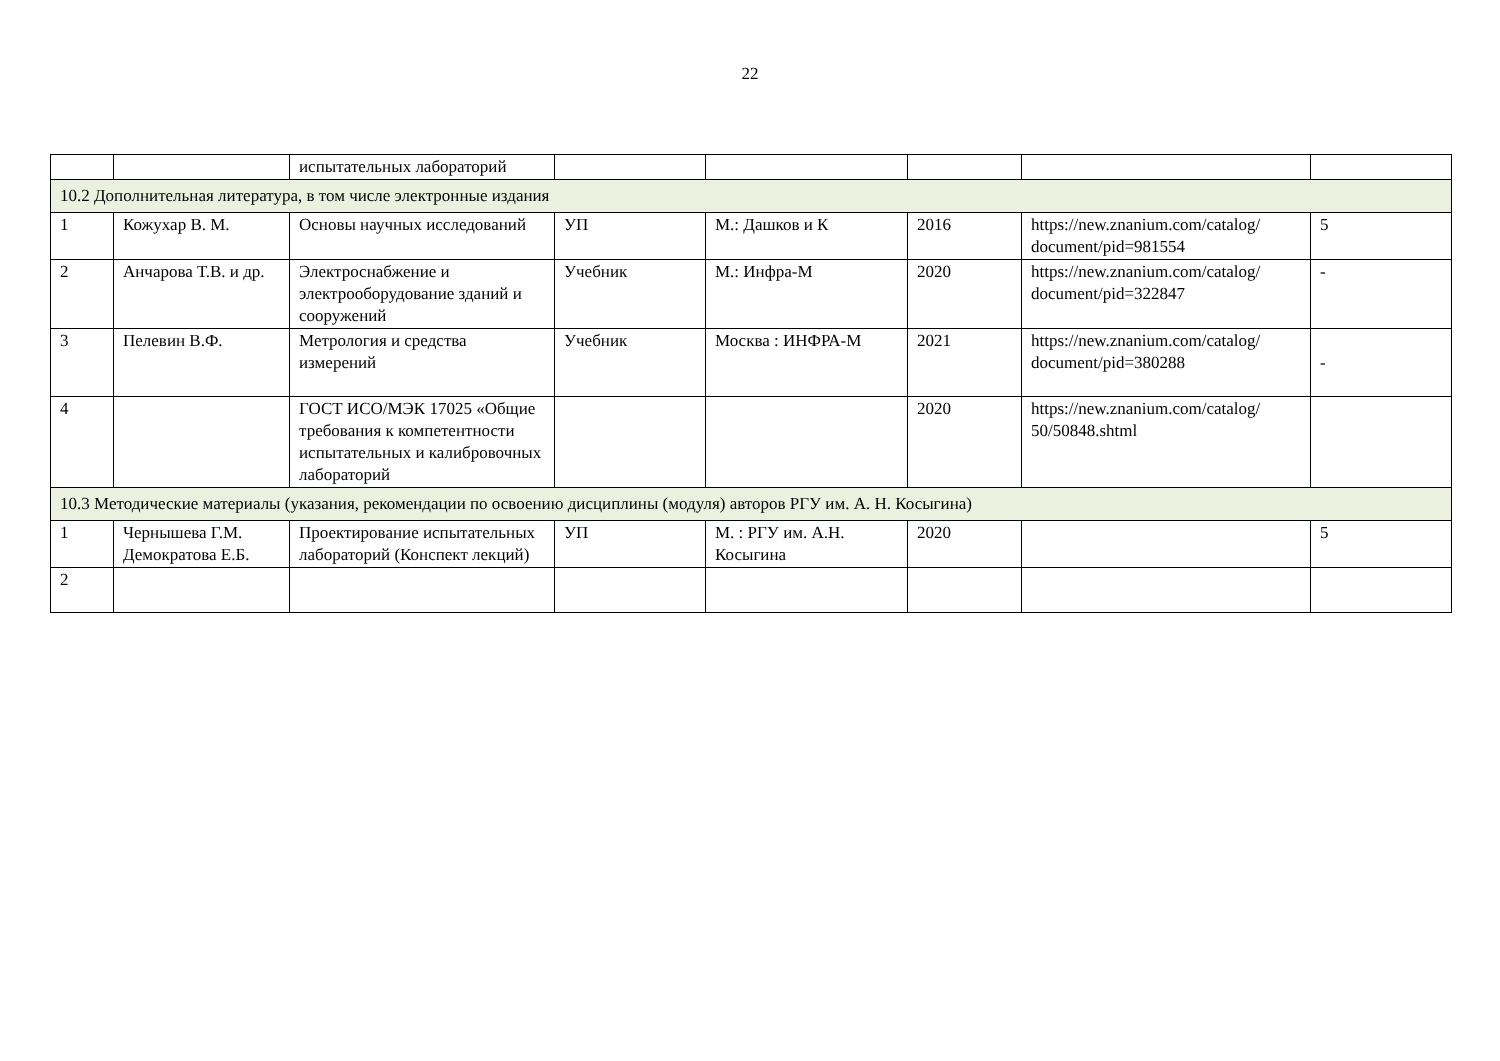22
| | | испытательных лабораторий | | | | | |
| 10.2 Дополнительная литература, в том числе электронные издания | | | | | | | |
| 1 | Кожухар В. М. | Основы научных исследований | УП | М.: Дашков и К | 2016 | https://new.znanium.com/catalog/ document/pid=981554 | 5 |
| 2 | Анчарова Т.В. и др. | Электроснабжение и электрооборудование зданий и сооружений | Учебник | М.: Инфра-М | 2020 | https://new.znanium.com/catalog/ document/pid=322847 | - |
| 3 | Пелевин В.Ф. | Метрология и средства измерений | Учебник | Москва : ИНФРА-М | 2021 | https://new.znanium.com/catalog/ document/pid=380288 | - |
| 4 | | ГОСТ ИСО/МЭК 17025 «Общие требования к компетентности испытательных и калибровочных лабораторий | | | 2020 | https://new.znanium.com/catalog/ 50/50848.shtml | |
| 10.3 Методические материалы (указания, рекомендации по освоению дисциплины (модуля) авторов РГУ им. А. Н. Косыгина) | | | | | | | |
| 1 | Чернышева Г.М. Демократова Е.Б. | Проектирование испытательных лабораторий (Конспект лекций) | УП | М. : РГУ им. А.Н. Косыгина | 2020 | | 5 |
| 2 | | | | | | | |